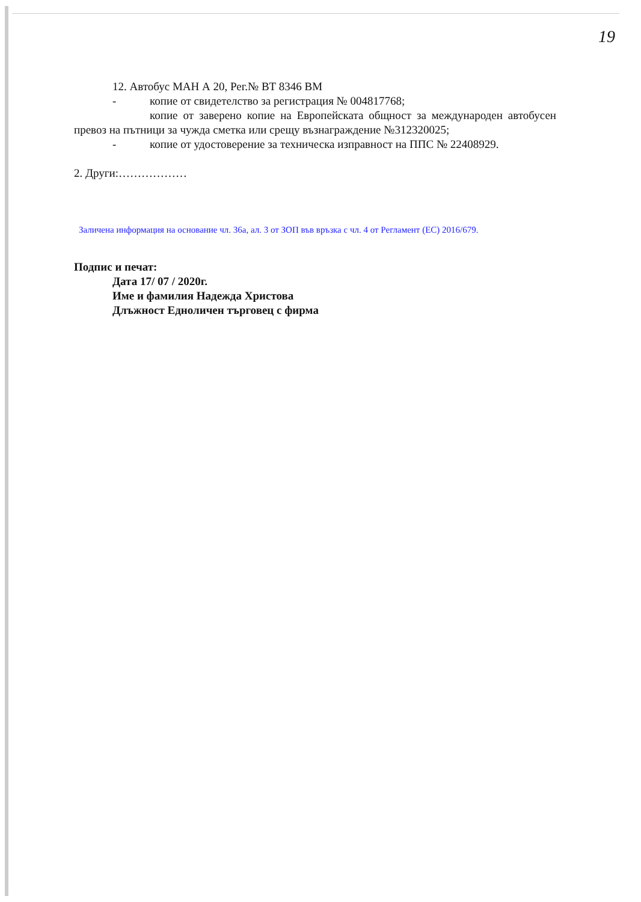19
12. Автобус МАН А 20, Рег.№ ВТ 8346 ВМ
- копие от свидетелство за регистрация № 004817768;
копие от заверено копие на Европейската общност за международен автобусен превоз на пътници за чужда сметка или срещу възнаграждение №312320025;
- копие от удостоверение за техническа изправност на ППС № 22408929.
2. Други:………………
Заличена информация на основание чл. 36а, ал. 3 от ЗОП във връзка с чл. 4 от Регламент (ЕС) 2016/679.
Подпис и печат:
Дата 17/ 07 / 2020г.
Име и фамилия Надежда Христова
Длъжност Едноличен търговец с фирма